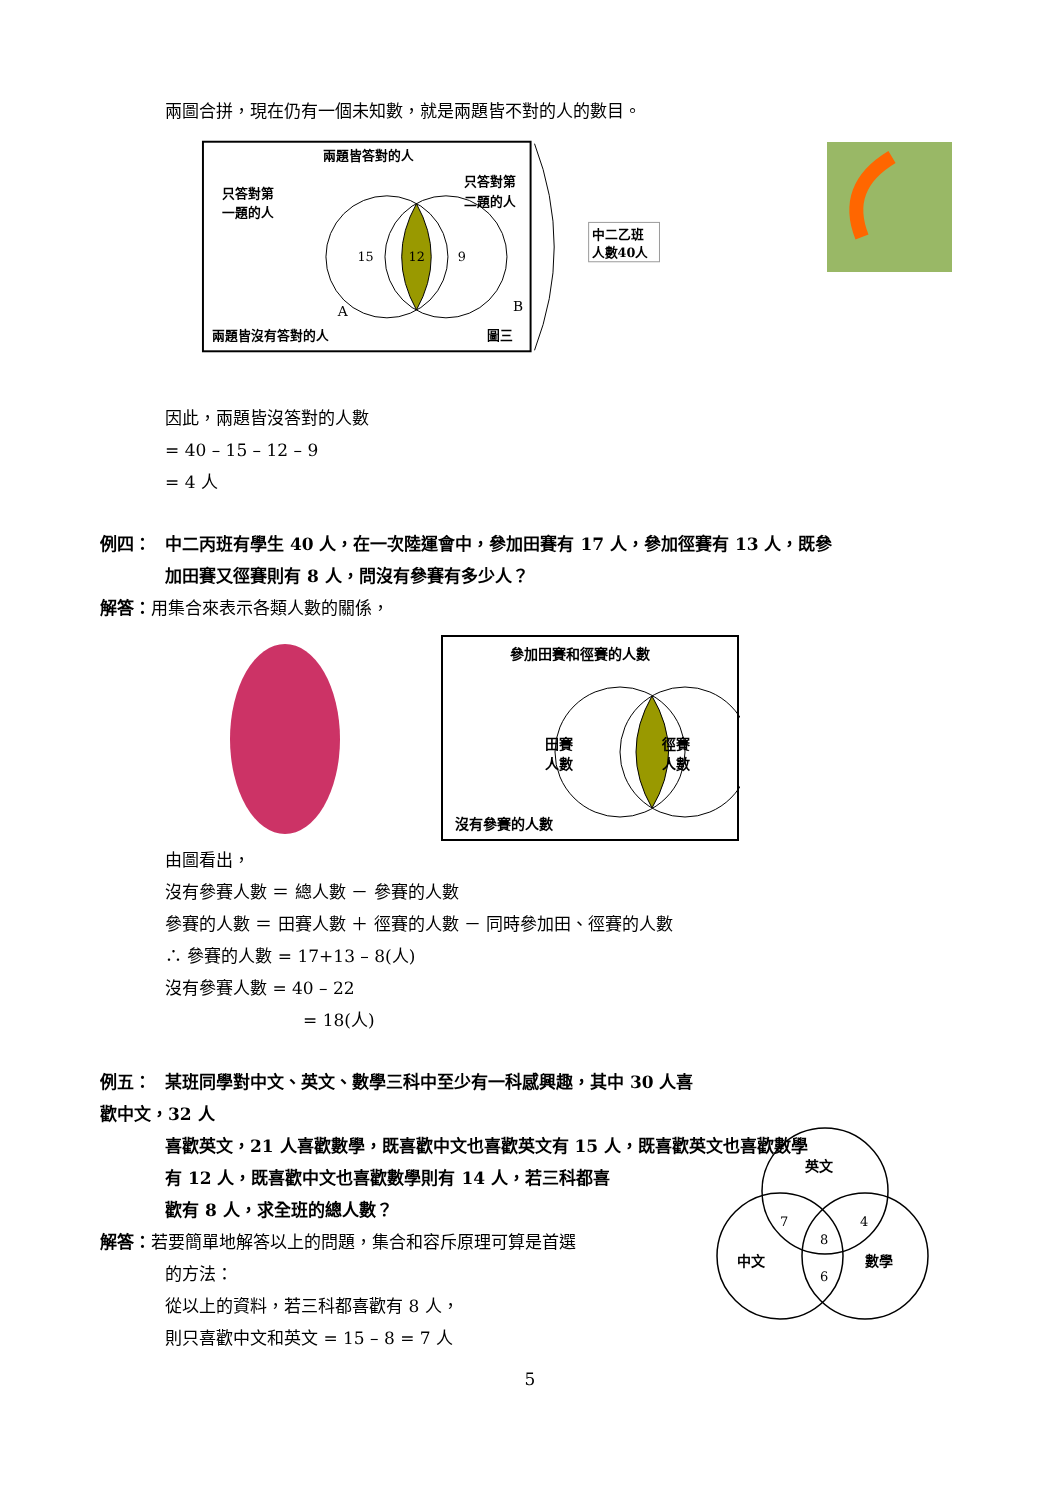兩圖合拼，現在仍有一個未知數，就是兩題皆不對的人的數目。
兩題皆答對的人
只答對第
一題的人
只答對第
二題的人
15
12
9
A
B
兩題皆沒有答對的人
圖三
中二乙班
人數40人
因此，兩題皆沒答對的人數
= 40 – 15 – 12 – 9
= 4 人
例四： 中二丙班有學生 40 人，在一次陸運會中，參加田賽有 17 人，參加徑賽有 13 人，既參
加田賽又徑賽則有 8 人，問沒有參賽有多少人？
解答：用集合來表示各類人數的關係，
參加田賽和徑賽的人數
田賽
人數
徑賽
人數
沒有參賽的人數
由圖看出，
沒有參賽人數 ＝ 總人數 － 參賽的人數
參賽的人數 ＝ 田賽人數 ＋ 徑賽的人數 － 同時參加田、徑賽的人數
∴ 參賽的人數 = 17+13 – 8(人)
沒有參賽人數 = 40 – 22
= 18(人)
例五： 某班同學對中文、英文、數學三科中至少有一科感興趣，其中 30 人喜歡中文，32 人
喜歡英文，21 人喜歡數學，既喜歡中文也喜歡英文有 15 人，既喜歡英文也喜歡數學
有 12 人，既喜歡中文也喜歡數學則有 14 人，若三科都喜
歡有 8 人，求全班的總人數？
解答：若要簡單地解答以上的問題，集合和容斥原理可算是首選
的方法：
從以上的資料，若三科都喜歡有 8 人，
則只喜歡中文和英文 = 15 – 8 = 7 人
英文
中文
數學
7
4
8
6
5